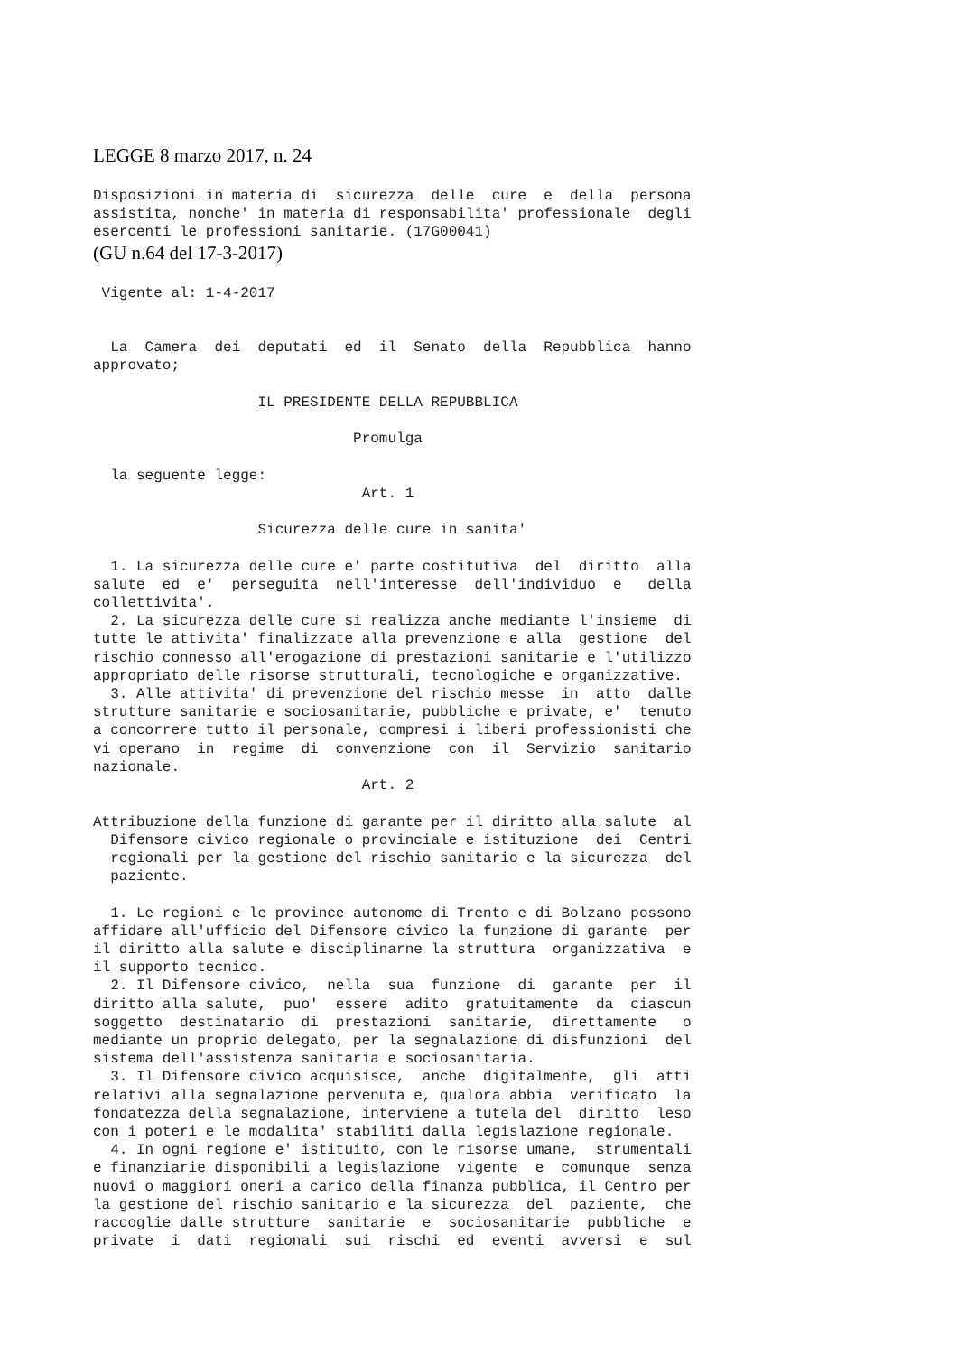LEGGE 8 marzo 2017, n. 24
Disposizioni in materia di  sicurezza  delle  cure  e  della  persona
assistita, nonche' in materia di responsabilita' professionale  degli
esercenti le professioni sanitarie. (17G00041)
(GU n.64 del 17-3-2017)
 Vigente al: 1-4-2017


  La  Camera  dei  deputati  ed  il  Senato  della  Repubblica  hanno
approvato;

                   IL PRESIDENTE DELLA REPUBBLICA

                              Promulga

  la seguente legge:
                               Art. 1

                   Sicurezza delle cure in sanita'

  1. La sicurezza delle cure e' parte costitutiva  del  diritto  alla
salute  ed  e'  perseguita  nell'interesse  dell'individuo  e   della
collettivita'.
  2. La sicurezza delle cure si realizza anche mediante l'insieme  di
tutte le attivita' finalizzate alla prevenzione e alla  gestione  del
rischio connesso all'erogazione di prestazioni sanitarie e l'utilizzo
appropriato delle risorse strutturali, tecnologiche e organizzative.
  3. Alle attivita' di prevenzione del rischio messe  in  atto  dalle
strutture sanitarie e sociosanitarie, pubbliche e private, e'  tenuto
a concorrere tutto il personale, compresi i liberi professionisti che
vi operano  in  regime  di  convenzione  con  il  Servizio  sanitario
nazionale.
                               Art. 2

Attribuzione della funzione di garante per il diritto alla salute  al
  Difensore civico regionale o provinciale e istituzione  dei  Centri
  regionali per la gestione del rischio sanitario e la sicurezza  del
  paziente.

  1. Le regioni e le province autonome di Trento e di Bolzano possono
affidare all'ufficio del Difensore civico la funzione di garante  per
il diritto alla salute e disciplinarne la struttura  organizzativa  e
il supporto tecnico.
  2. Il Difensore civico,  nella  sua  funzione  di  garante  per  il
diritto alla salute,  puo'  essere  adito  gratuitamente  da  ciascun
soggetto  destinatario  di  prestazioni  sanitarie,  direttamente   o
mediante un proprio delegato, per la segnalazione di disfunzioni  del
sistema dell'assistenza sanitaria e sociosanitaria.
  3. Il Difensore civico acquisisce,  anche  digitalmente,  gli  atti
relativi alla segnalazione pervenuta e, qualora abbia  verificato  la
fondatezza della segnalazione, interviene a tutela del  diritto  leso
con i poteri e le modalita' stabiliti dalla legislazione regionale.
  4. In ogni regione e' istituito, con le risorse umane,  strumentali
e finanziarie disponibili a legislazione  vigente  e  comunque  senza
nuovi o maggiori oneri a carico della finanza pubblica, il Centro per
la gestione del rischio sanitario e la sicurezza  del  paziente,  che
raccoglie dalle strutture  sanitarie  e  sociosanitarie  pubbliche  e
private  i  dati  regionali  sui  rischi  ed  eventi  avversi  e  sul